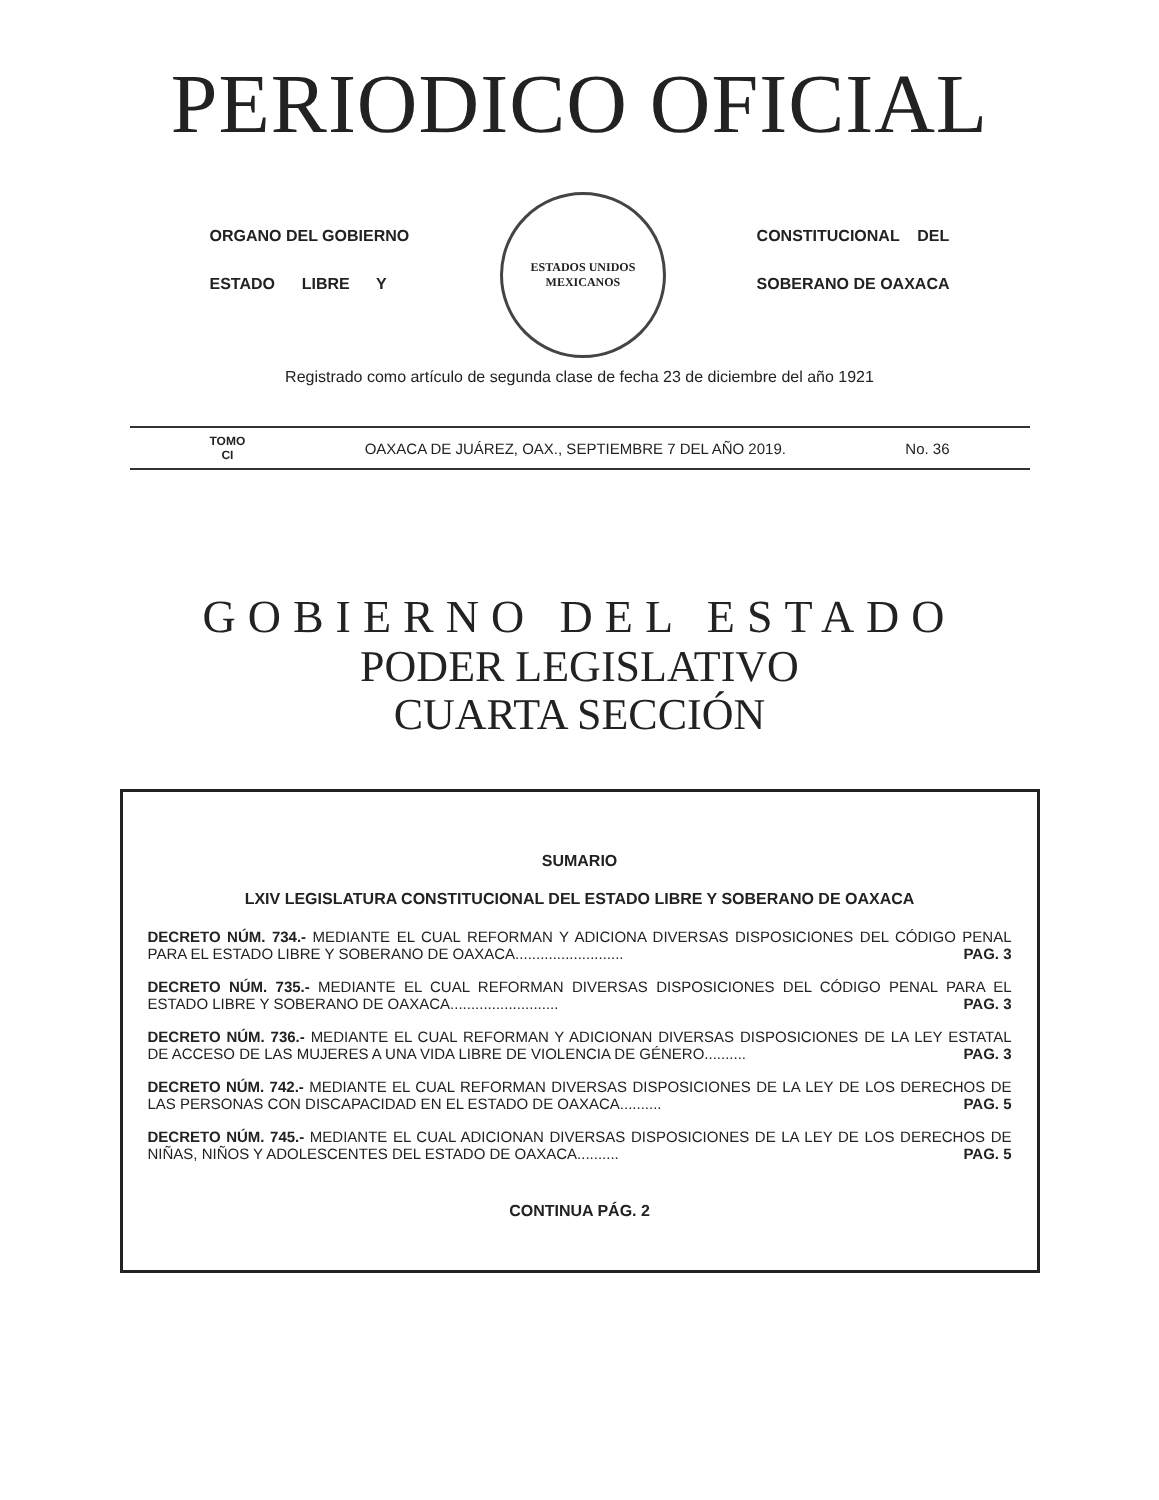PERIODICO OFICIAL
ORGANO DEL GOBIERNO
ESTADO LIBRE Y
ESTADOS UNIDOS MEXICANOS
CONSTITUCIONAL DEL
SOBERANO DE OAXACA
Registrado como artículo de segunda clase de fecha 23 de diciembre del año 1921
TOMO
CI
OAXACA DE JUÁREZ, OAX., SEPTIEMBRE 7 DEL AÑO 2019.
No. 36
GOBIERNO DEL ESTADO
PODER LEGISLATIVO
CUARTA SECCIÓN
SUMARIO
LXIV LEGISLATURA CONSTITUCIONAL DEL ESTADO LIBRE Y SOBERANO DE OAXACA
DECRETO NÚM. 734.- MEDIANTE EL CUAL REFORMAN Y ADICIONA DIVERSAS DISPOSICIONES DEL CÓDIGO PENAL PARA EL ESTADO LIBRE Y SOBERANO DE OAXACA.......................... PAG. 3
DECRETO NÚM. 735.- MEDIANTE EL CUAL REFORMAN DIVERSAS DISPOSICIONES DEL CÓDIGO PENAL PARA EL ESTADO LIBRE Y SOBERANO DE OAXACA.......................... PAG. 3
DECRETO NÚM. 736.- MEDIANTE EL CUAL REFORMAN Y ADICIONAN DIVERSAS DISPOSICIONES DE LA LEY ESTATAL DE ACCESO DE LAS MUJERES A UNA VIDA LIBRE DE VIOLENCIA DE GÉNERO.......... PAG. 3
DECRETO NÚM. 742.- MEDIANTE EL CUAL REFORMAN DIVERSAS DISPOSICIONES DE LA LEY DE LOS DERECHOS DE LAS PERSONAS CON DISCAPACIDAD EN EL ESTADO DE OAXACA.......... PAG. 5
DECRETO NÚM. 745.- MEDIANTE EL CUAL ADICIONAN DIVERSAS DISPOSICIONES DE LA LEY DE LOS DERECHOS DE NIÑAS, NIÑOS Y ADOLESCENTES DEL ESTADO DE OAXACA.......... PAG. 5
CONTINUA PÁG. 2